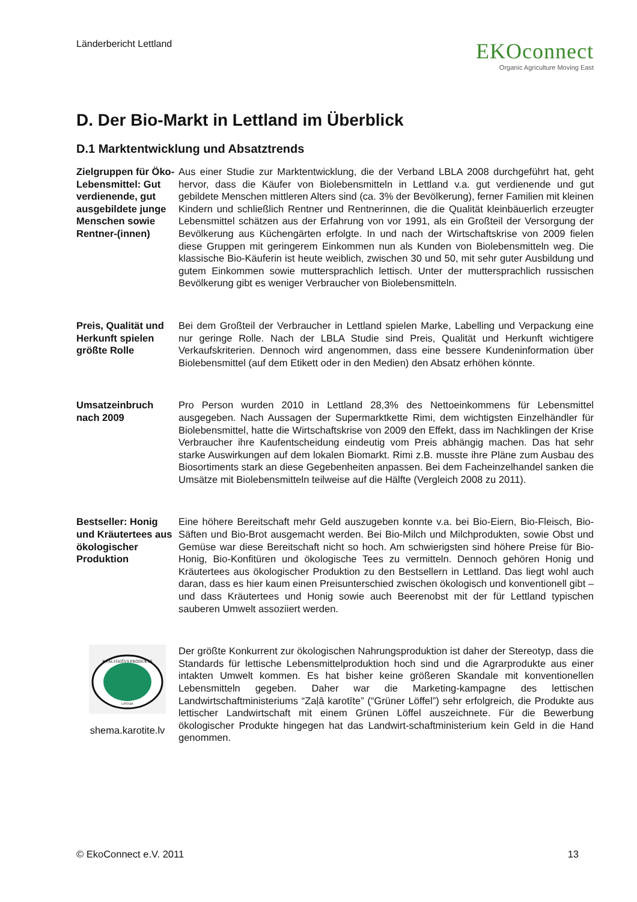Länderbericht Lettland
EKOconnect
Organic Agriculture Moving East
D. Der Bio-Markt in Lettland im Überblick
D.1 Marktentwicklung und Absatztrends
Zielgruppen für Öko-Lebensmittel: Gut verdienende, gut ausgebildete junge Menschen sowie Rentner-(innen)
Aus einer Studie zur Marktentwicklung, die der Verband LBLA 2008 durchgeführt hat, geht hervor, dass die Käufer von Biolebensmitteln in Lettland v.a. gut verdienende und gut gebildete Menschen mittleren Alters sind (ca. 3% der Bevölkerung), ferner Familien mit kleinen Kindern und schließlich Rentner und Rentnerinnen, die die Qualität kleinbäuerlich erzeugter Lebensmittel schätzen aus der Erfahrung von vor 1991, als ein Großteil der Versorgung der Bevölkerung aus Küchengärten erfolgte. In und nach der Wirtschaftskrise von 2009 fielen diese Gruppen mit geringerem Einkommen nun als Kunden von Biolebensmitteln weg. Die klassische Bio-Käuferin ist heute weiblich, zwischen 30 und 50, mit sehr guter Ausbildung und gutem Einkommen sowie muttersprachlich lettisch. Unter der muttersprachlich russischen Bevölkerung gibt es weniger Verbraucher von Biolebensmitteln.
Preis, Qualität und Herkunft spielen größte Rolle
Bei dem Großteil der Verbraucher in Lettland spielen Marke, Labelling und Verpackung eine nur geringe Rolle. Nach der LBLA Studie sind Preis, Qualität und Herkunft wichtigere Verkaufskriterien. Dennoch wird angenommen, dass eine bessere Kundeninformation über Biolebensmittel (auf dem Etikett oder in den Medien) den Absatz erhöhen könnte.
Umsatzeinbruch nach 2009
Pro Person wurden 2010 in Lettland 28,3% des Nettoeinkommens für Lebensmittel ausgegeben. Nach Aussagen der Supermarktkette Rimi, dem wichtigsten Einzelhändler für Biolebensmittel, hatte die Wirtschaftskrise von 2009 den Effekt, dass im Nachklingen der Krise Verbraucher ihre Kaufentscheidung eindeutig vom Preis abhängig machen. Das hat sehr starke Auswirkungen auf dem lokalen Biomarkt. Rimi z.B. musste ihre Pläne zum Ausbau des Biosortiments stark an diese Gegebenheiten anpassen. Bei dem Facheinzelhandel sanken die Umsätze mit Biolebensmitteln teilweise auf die Hälfte (Vergleich 2008 zu 2011).
Bestseller: Honig und Kräutertees aus ökologischer Produktion
Eine höhere Bereitschaft mehr Geld auszugeben konnte v.a. bei Bio-Eiern, Bio-Fleisch, Bio-Säften und Bio-Brot ausgemacht werden. Bei Bio-Milch und Milchprodukten, sowie Obst und Gemüse war diese Bereitschaft nicht so hoch. Am schwierigsten sind höhere Preise für Bio-Honig, Bio-Konfitüren und ökologische Tees zu vermitteln. Dennoch gehören Honig und Kräutertees aus ökologischer Produktion zu den Bestsellern in Lettland. Das liegt wohl auch daran, dass es hier kaum einen Preisunterschied zwischen ökologisch und konventionell gibt – und dass Kräutertees und Honig sowie auch Beerenobst mit der für Lettland typischen sauberen Umwelt assoziiert werden.
KVALITATĪVS PRODUKTS
LATVIJA
shema.karotite.lv
Der größte Konkurrent zur ökologischen Nahrungsproduktion ist daher der Stereotyp, dass die Standards für lettische Lebensmittelproduktion hoch sind und die Agrarprodukte aus einer intakten Umwelt kommen. Es hat bisher keine größeren Skandale mit konventionellen Lebensmitteln gegeben. Daher war die Marketing-kampagne des lettischen Landwirtschaftministeriums “Zaļā karotīte” (“Grüner Löffel”) sehr erfolgreich, die Produkte aus lettischer Landwirtschaft mit einem Grünen Löffel auszeichnete. Für die Bewerbung ökologischer Produkte hingegen hat das Landwirt-schaftministerium kein Geld in die Hand genommen.
© EkoConnect e.V. 2011 13